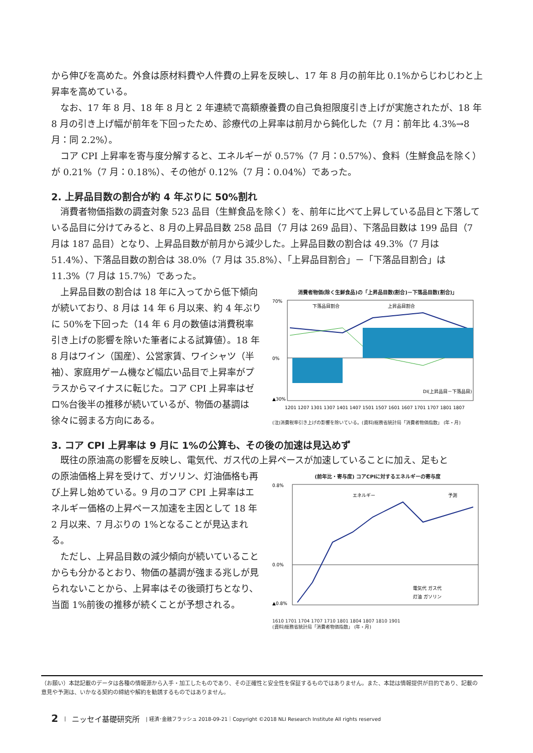から伸びを高めた。外食は原材料費や人件費の上昇を反映し、17 年 8 月の前年比 0.1%からじわじわと上昇率を高めている。
なお、17 年 8 月、18 年 8 月と 2 年連続で高額療養費の自己負担限度引き上げが実施されたが、18 年 8 月の引き上げ幅が前年を下回ったため、診療代の上昇率は前月から鈍化した（7 月：前年比 4.3%→8 月：同 2.2%）。
コア CPI 上昇率を寄与度分解すると、エネルギーが 0.57%（7 月：0.57%）、食料（生鮮食品を除く）が 0.21%（7 月：0.18%）、その他が 0.12%（7 月：0.04%）であった。
2. 上昇品目数の割合が約 4 年ぶりに 50%割れ
消費者物価指数の調査対象 523 品目（生鮮食品を除く）を、前年に比べて上昇している品目と下落している品目に分けてみると、8 月の上昇品目数 258 品目（7 月は 269 品目）、下落品目数は 199 品目（7 月は 187 品目）となり、上昇品目数が前月から減少した。上昇品目数の割合は 49.3%（7 月は 51.4%）、下落品目数の割合は 38.0%（7 月は 35.8%）、「上昇品目割合」－「下落品目割合」は 11.3%（7 月は 15.7%）であった。
上昇品目数の割合は 18 年に入ってから低下傾向が続いており、8 月は 14 年 6 月以来、約 4 年ぶりに 50%を下回った（14 年 6 月の数値は消費税率引き上げの影響を除いた筆者による試算値）。18 年 8 月はワイン（国産）、公営家賃、ワイシャツ（半袖）、家庭用ゲーム機など幅広い品目で上昇率がプラスからマイナスに転じた。コア CPI 上昇率はゼロ%台後半の推移が続いているが、物価の基調は徐々に弱まる方向にある。
消費者物価(除く生鮮食品)の「上昇品目数(割合)－下落品目数(割合)」
下落品目割合
上昇品目割合
DI(上昇品目－下落品目)
70%
0%
▲30%
1201 1207 1301 1307 1401 1407 1501 1507 1601 1607 1701 1707 1801 1807
(注)消費税率引き上げの影響を除いている。(資料)総務省統計局「消費者物価指数」 (年・月)
3. コア CPI 上昇率は 9 月に 1%の公算も、その後の加速は見込めず
既往の原油高の影響を反映し、電気代、ガス代の上昇ペースが加速していることに加え、足もと
の原油価格上昇を受けて、ガソリン、灯油価格も再び上昇し始めている。9 月のコア CPI 上昇率はエネルギー価格の上昇ペース加速を主因として 18 年 2 月以来、7 月ぶりの 1%となることが見込まれる。
ただし、上昇品目数の減少傾向が続いていることからも分かるとおり、物価の基調が強まる兆しが見られないことから、上昇率はその後頭打ちとなり、当面 1%前後の推移が続くことが予想される。
(前年比・寄与度) コアCPIに対するエネルギーの寄与度
エネルギー
予測
0.8%
0.0%
▲0.8%
電気代 ガス代
灯油 ガソリン
1610 1701 1704 1707 1710 1801 1804 1807 1810 1901
(資料)総務省統計局「消費者物価指数」 (年・月)
（お願い）本誌記載のデータは各種の情報源から入手・加工したものであり、その正確性と安全性を保証するものではありません。また、本誌は情報提供が目的であり、記載の意見や予測は、いかなる契約の締結や解約を勧誘するものではありません。
2 | ニッセイ基礎研究所 | 経済･金融フラッシュ 2018-09-21｜Copyright ©2018 NLI Research Institute All rights reserved